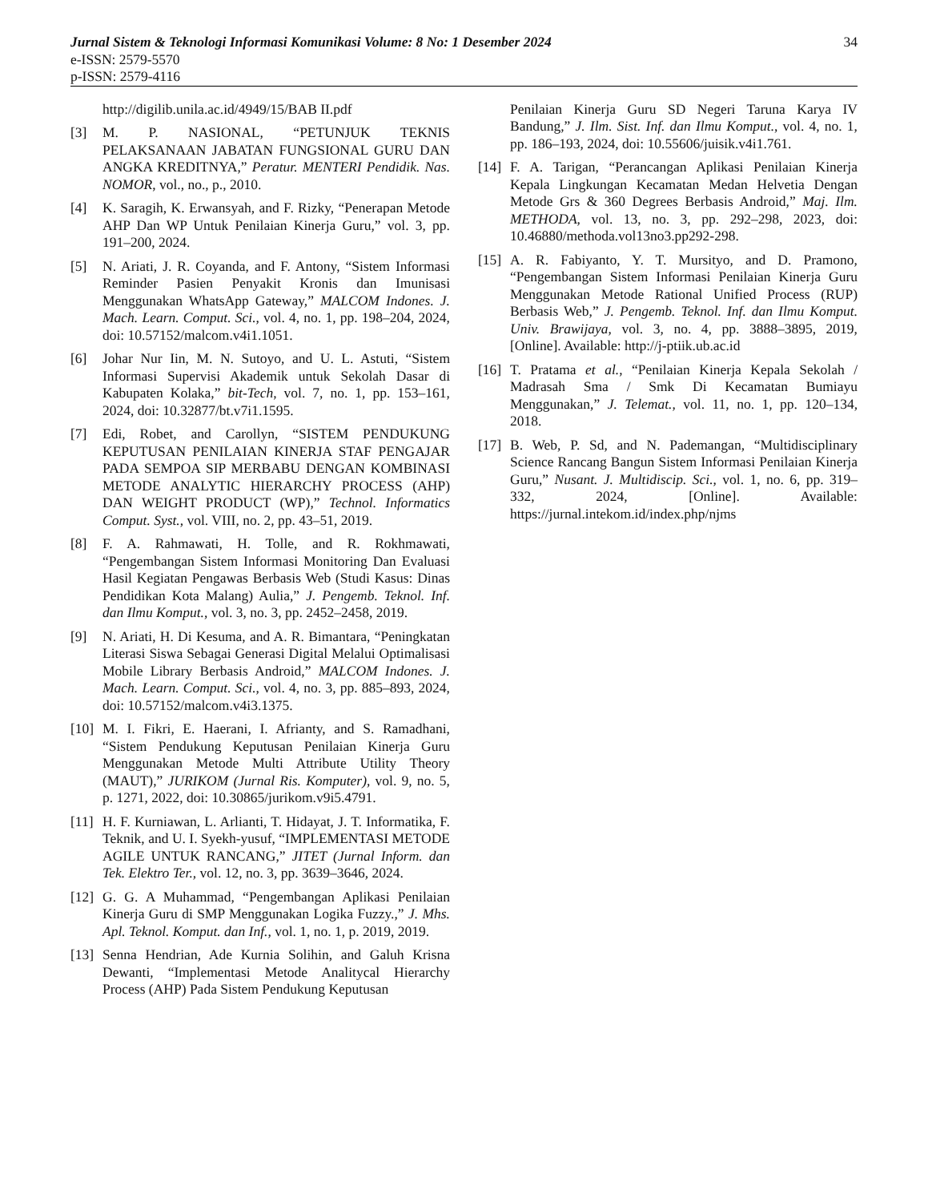Jurnal Sistem & Teknologi Informasi Komunikasi Volume: 8 No: 1 Desember 2024 34
e-ISSN: 2579-5570
p-ISSN: 2579-4116
http://digilib.unila.ac.id/4949/15/BAB II.pdf
[3] M. P. NASIONAL, “PETUNJUK TEKNIS PELAKSANAAN JABATAN FUNGSIONAL GURU DAN ANGKA KREDITNYA,” Peratur. MENTERI Pendidik. Nas. NOMOR, vol., no., p., 2010.
[4] K. Saragih, K. Erwansyah, and F. Rizky, “Penerapan Metode AHP Dan WP Untuk Penilaian Kinerja Guru,” vol. 3, pp. 191–200, 2024.
[5] N. Ariati, J. R. Coyanda, and F. Antony, “Sistem Informasi Reminder Pasien Penyakit Kronis dan Imunisasi Menggunakan WhatsApp Gateway,” MALCOM Indones. J. Mach. Learn. Comput. Sci., vol. 4, no. 1, pp. 198–204, 2024, doi: 10.57152/malcom.v4i1.1051.
[6] Johar Nur Iin, M. N. Sutoyo, and U. L. Astuti, “Sistem Informasi Supervisi Akademik untuk Sekolah Dasar di Kabupaten Kolaka,” bit-Tech, vol. 7, no. 1, pp. 153–161, 2024, doi: 10.32877/bt.v7i1.1595.
[7] Edi, Robet, and Carollyn, “SISTEM PENDUKUNG KEPUTUSAN PENILAIAN KINERJA STAF PENGAJAR PADA SEMPOA SIP MERBABU DENGAN KOMBINASI METODE ANALYTIC HIERARCHY PROCESS (AHP) DAN WEIGHT PRODUCT (WP),” Technol. Informatics Comput. Syst., vol. VIII, no. 2, pp. 43–51, 2019.
[8] F. A. Rahmawati, H. Tolle, and R. Rokhmawati, “Pengembangan Sistem Informasi Monitoring Dan Evaluasi Hasil Kegiatan Pengawas Berbasis Web (Studi Kasus: Dinas Pendidikan Kota Malang) Aulia,” J. Pengemb. Teknol. Inf. dan Ilmu Komput., vol. 3, no. 3, pp. 2452–2458, 2019.
[9] N. Ariati, H. Di Kesuma, and A. R. Bimantara, “Peningkatan Literasi Siswa Sebagai Generasi Digital Melalui Optimalisasi Mobile Library Berbasis Android,” MALCOM Indones. J. Mach. Learn. Comput. Sci., vol. 4, no. 3, pp. 885–893, 2024, doi: 10.57152/malcom.v4i3.1375.
[10] M. I. Fikri, E. Haerani, I. Afrianty, and S. Ramadhani, “Sistem Pendukung Keputusan Penilaian Kinerja Guru Menggunakan Metode Multi Attribute Utility Theory (MAUT),” JURIKOM (Jurnal Ris. Komputer), vol. 9, no. 5, p. 1271, 2022, doi: 10.30865/jurikom.v9i5.4791.
[11] H. F. Kurniawan, L. Arlianti, T. Hidayat, J. T. Informatika, F. Teknik, and U. I. Syekh-yusuf, “IMPLEMENTASI METODE AGILE UNTUK RANCANG,” JITET (Jurnal Inform. dan Tek. Elektro Ter., vol. 12, no. 3, pp. 3639–3646, 2024.
[12] G. G. A Muhammad, “Pengembangan Aplikasi Penilaian Kinerja Guru di SMP Menggunakan Logika Fuzzy.,” J. Mhs. Apl. Teknol. Komput. dan Inf., vol. 1, no. 1, p. 2019, 2019.
[13] Senna Hendrian, Ade Kurnia Solihin, and Galuh Krisna Dewanti, “Implementasi Metode Analitycal Hierarchy Process (AHP) Pada Sistem Pendukung Keputusan
Penilaian Kinerja Guru SD Negeri Taruna Karya IV Bandung,” J. Ilm. Sist. Inf. dan Ilmu Komput., vol. 4, no. 1, pp. 186–193, 2024, doi: 10.55606/juisik.v4i1.761.
[14] F. A. Tarigan, “Perancangan Aplikasi Penilaian Kinerja Kepala Lingkungan Kecamatan Medan Helvetia Dengan Metode Grs & 360 Degrees Berbasis Android,” Maj. Ilm. METHODA, vol. 13, no. 3, pp. 292–298, 2023, doi: 10.46880/methoda.vol13no3.pp292-298.
[15] A. R. Fabiyanto, Y. T. Mursityo, and D. Pramono, “Pengembangan Sistem Informasi Penilaian Kinerja Guru Menggunakan Metode Rational Unified Process (RUP) Berbasis Web,” J. Pengemb. Teknol. Inf. dan Ilmu Komput. Univ. Brawijaya, vol. 3, no. 4, pp. 3888–3895, 2019, [Online]. Available: http://j-ptiik.ub.ac.id
[16] T. Pratama et al., “Penilaian Kinerja Kepala Sekolah / Madrasah Sma / Smk Di Kecamatan Bumiayu Menggunakan,” J. Telemat., vol. 11, no. 1, pp. 120–134, 2018.
[17] B. Web, P. Sd, and N. Pademangan, “Multidisciplinary Science Rancang Bangun Sistem Informasi Penilaian Kinerja Guru,” Nusant. J. Multidiscip. Sci., vol. 1, no. 6, pp. 319–332, 2024, [Online]. Available: https://jurnal.intekom.id/index.php/njms